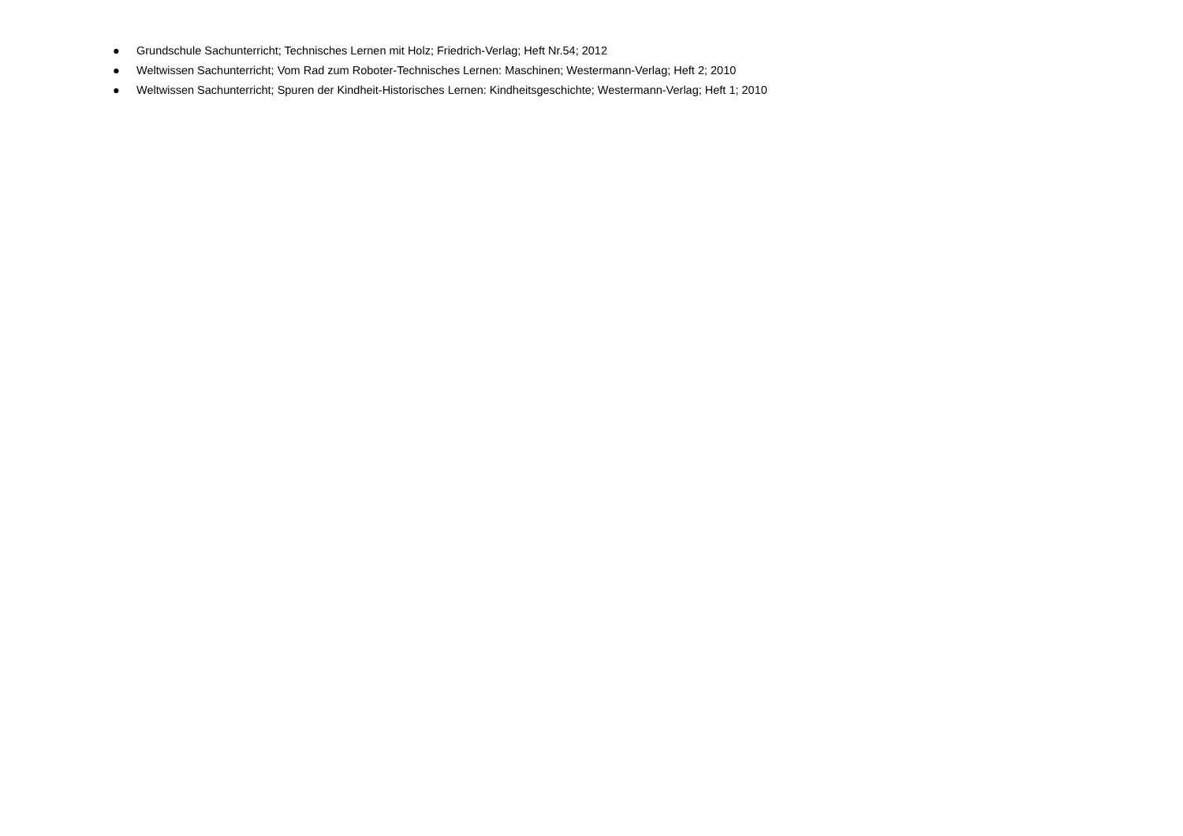● Grundschule Sachunterricht; Technisches Lernen mit Holz; Friedrich-Verlag; Heft Nr.54; 2012
● Weltwissen Sachunterricht; Vom Rad zum Roboter-Technisches Lernen: Maschinen; Westermann-Verlag; Heft 2; 2010
● Weltwissen Sachunterricht; Spuren der Kindheit-Historisches Lernen: Kindheitsgeschichte; Westermann-Verlag; Heft 1; 2010